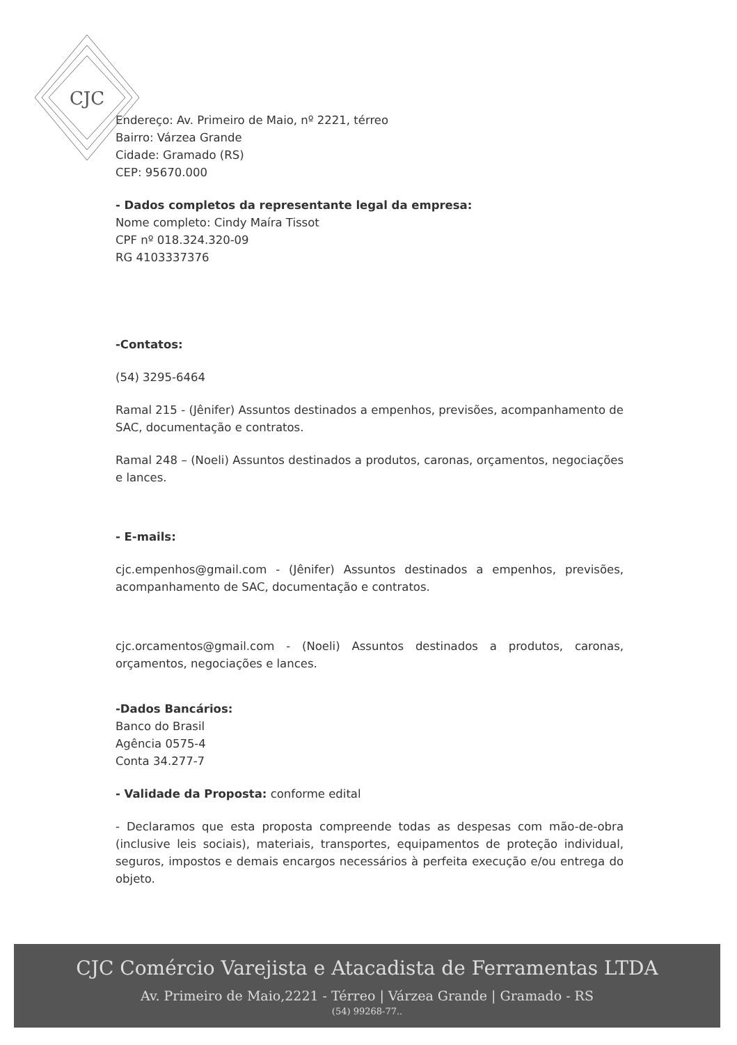CJC
Endereço: Av. Primeiro de Maio, nº 2221, térreo
Bairro: Várzea Grande
Cidade: Gramado (RS)
CEP: 95670.000
- Dados completos da representante legal da empresa:
Nome completo: Cindy Maíra Tissot
CPF nº 018.324.320-09
RG 4103337376
-Contatos:
(54) 3295-6464
Ramal 215 - (Jênifer) Assuntos destinados a empenhos, previsões, acompanhamento de SAC, documentação e contratos.
Ramal 248 – (Noeli) Assuntos destinados a produtos, caronas, orçamentos, negociações e lances.
- E-mails:
cjc.empenhos@gmail.com - (Jênifer) Assuntos destinados a empenhos, previsões, acompanhamento de SAC, documentação e contratos.
cjc.orcamentos@gmail.com - (Noeli) Assuntos destinados a produtos, caronas, orçamentos, negociações e lances.
-Dados Bancários:
Banco do Brasil
Agência 0575-4
Conta 34.277-7
- Validade da Proposta: conforme edital
- Declaramos que esta proposta compreende todas as despesas com mão-de-obra (inclusive leis sociais), materiais, transportes, equipamentos de proteção individual, seguros, impostos e demais encargos necessários à perfeita execução e/ou entrega do objeto.
CJC Comércio Varejista e Atacadista de Ferramentas LTDA
Av. Primeiro de Maio,2221 - Térreo | Várzea Grande | Gramado - RS
(54) 99268-77..